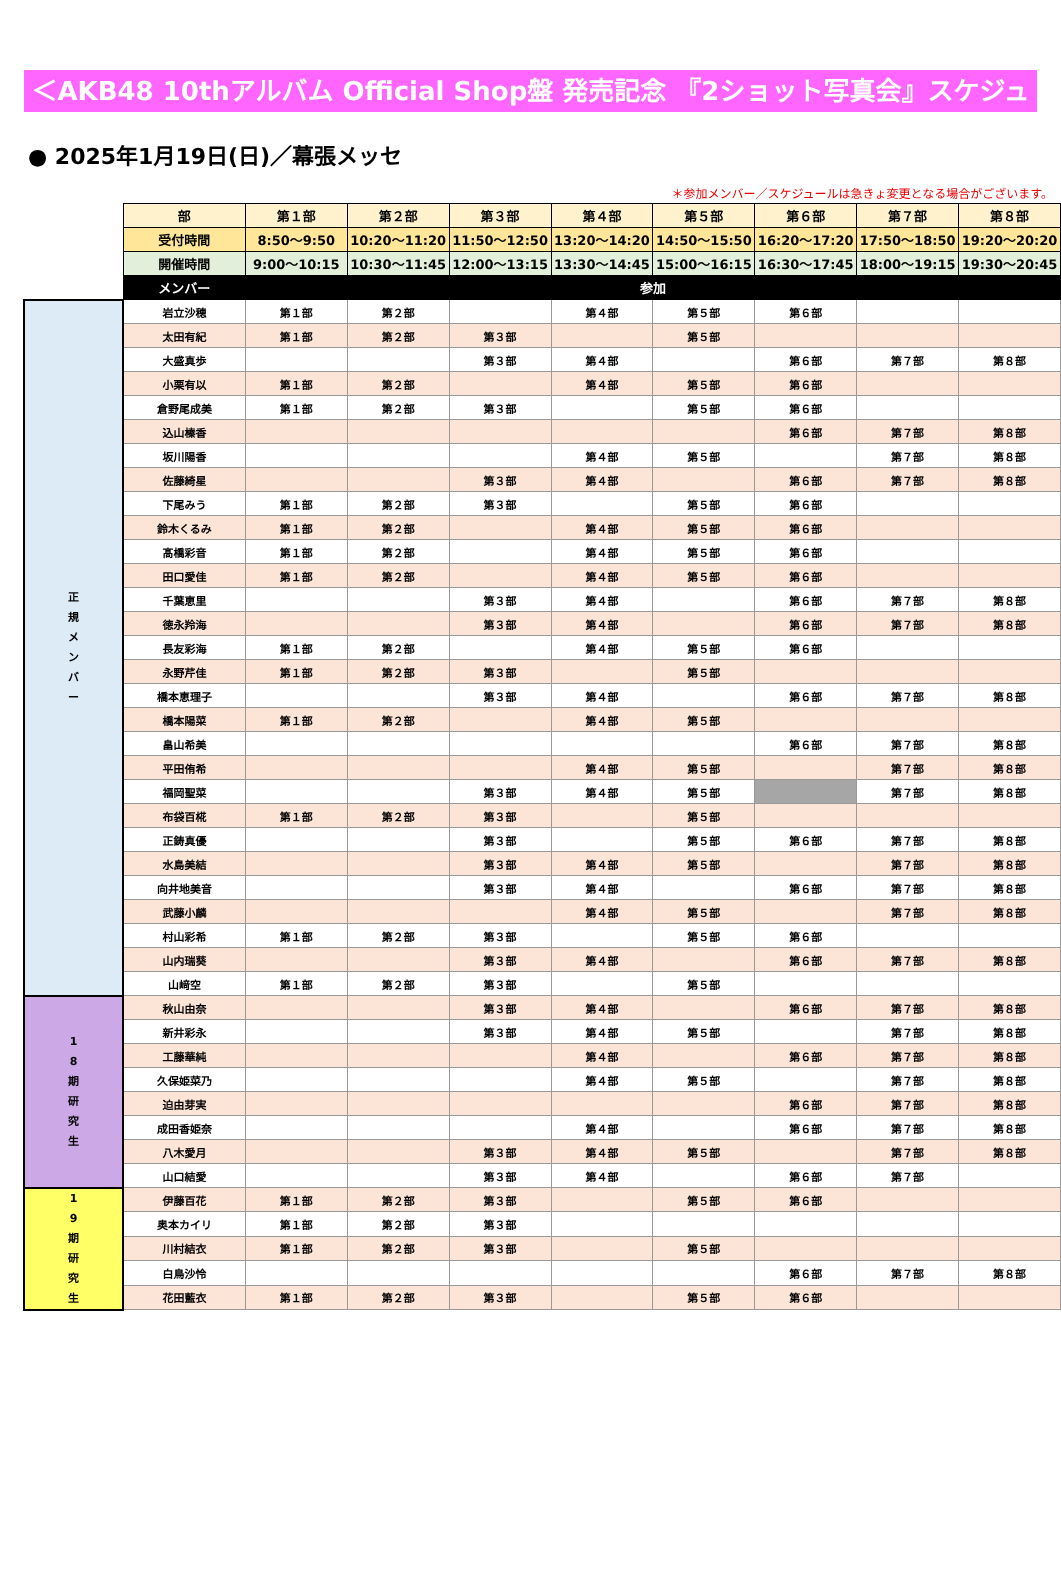＜AKB48 10thアルバム Official Shop盤 発売記念 『2ショット写真会』スケジュール＞
● 2025年1月19日(日)／幕張メッセ
＊参加メンバー／スケジュールは急きょ変更となる場合がございます。
| | 部 | 第１部 | 第２部 | 第３部 | 第４部 | 第５部 | 第６部 | 第７部 | 第８部 |
| | 受付時間 | 8:50～9:50 | 10:20～11:20 | 11:50～12:50 | 13:20～14:20 | 14:50～15:50 | 16:20～17:20 | 17:50～18:50 | 19:20～20:20 |
| | 開催時間 | 9:00～10:15 | 10:30～11:45 | 12:00～13:15 | 13:30～14:45 | 15:00～16:15 | 16:30～17:45 | 18:00～19:15 | 19:30～20:45 |
| | メンバー | 参加 | | | | | | | |
| 正 規 メ ン バ ー | 岩立沙穂 | 第１部 | 第２部 | | 第４部 | 第５部 | 第６部 | | |
| | 太田有紀 | 第１部 | 第２部 | 第３部 | | 第５部 | | | |
| | 大盛真歩 | | | 第３部 | 第４部 | | 第６部 | 第７部 | 第８部 |
| | 小栗有以 | 第１部 | 第２部 | | 第４部 | 第５部 | 第６部 | | |
| | 倉野尾成美 | 第１部 | 第２部 | 第３部 | | 第５部 | 第６部 | | |
| | 込山榛香 | | | | | | 第６部 | 第７部 | 第８部 |
| | 坂川陽香 | | | | 第４部 | 第５部 | | 第７部 | 第８部 |
| | 佐藤綺星 | | | 第３部 | 第４部 | | 第６部 | 第７部 | 第８部 |
| | 下尾みう | 第１部 | 第２部 | 第３部 | | 第５部 | 第６部 | | |
| | 鈴木くるみ | 第１部 | 第２部 | | 第４部 | 第５部 | 第６部 | | |
| | 髙橋彩音 | 第１部 | 第２部 | | 第４部 | 第５部 | 第６部 | | |
| | 田口愛佳 | 第１部 | 第２部 | | 第４部 | 第５部 | 第６部 | | |
| | 千葉恵里 | | | 第３部 | 第４部 | | 第６部 | 第７部 | 第８部 |
| | 徳永羚海 | | | 第３部 | 第４部 | | 第６部 | 第７部 | 第８部 |
| | 長友彩海 | 第１部 | 第２部 | | 第４部 | 第５部 | 第６部 | | |
| | 永野芹佳 | 第１部 | 第２部 | 第３部 | | 第５部 | | | |
| | 橋本恵理子 | | | 第３部 | 第４部 | | 第６部 | 第７部 | 第８部 |
| | 橋本陽菜 | 第１部 | 第２部 | | 第４部 | 第５部 | | | |
| | 畠山希美 | | | | | | 第６部 | 第７部 | 第８部 |
| | 平田侑希 | | | | 第４部 | 第５部 | | 第７部 | 第８部 |
| | 福岡聖菜 | | | 第３部 | 第４部 | 第５部 | | 第７部 | 第８部 |
| | 布袋百椛 | 第１部 | 第２部 | 第３部 | | 第５部 | | | |
| | 正鋳真優 | | | 第３部 | | 第５部 | 第６部 | 第７部 | 第８部 |
| | 水島美結 | | | 第３部 | 第４部 | 第５部 | | 第７部 | 第８部 |
| | 向井地美音 | | | 第３部 | 第４部 | | 第６部 | 第７部 | 第８部 |
| | 武藤小麟 | | | | 第４部 | 第５部 | | 第７部 | 第８部 |
| | 村山彩希 | 第１部 | 第２部 | 第３部 | | 第５部 | 第６部 | | |
| | 山内瑞葵 | | | 第３部 | 第４部 | | 第６部 | 第７部 | 第８部 |
| | 山﨑空 | 第１部 | 第２部 | 第３部 | | 第５部 | | | |
| 1 8 期 研 究 生 | 秋山由奈 | | | 第３部 | 第４部 | | 第６部 | 第７部 | 第８部 |
| | 新井彩永 | | | 第３部 | 第４部 | 第５部 | | 第７部 | 第８部 |
| | 工藤華純 | | | | 第４部 | | 第６部 | 第７部 | 第８部 |
| | 久保姫菜乃 | | | | 第４部 | 第５部 | | 第７部 | 第８部 |
| | 迫由芽実 | | | | | | 第６部 | 第７部 | 第８部 |
| | 成田香姫奈 | | | | 第４部 | | 第６部 | 第７部 | 第８部 |
| | 八木愛月 | | | 第３部 | 第４部 | 第５部 | | 第７部 | 第８部 |
| | 山口結愛 | | | 第３部 | 第４部 | | 第６部 | 第７部 | |
| 1 9 期 研 究 生 | 伊藤百花 | 第１部 | 第２部 | 第３部 | | 第５部 | 第６部 | | |
| | 奥本カイリ | 第１部 | 第２部 | 第３部 | | | | | |
| | 川村結衣 | 第１部 | 第２部 | 第３部 | | 第５部 | | | |
| | 白鳥沙怜 | | | | | | 第６部 | 第７部 | 第８部 |
| | 花田藍衣 | 第１部 | 第２部 | 第３部 | | 第５部 | 第６部 | | |